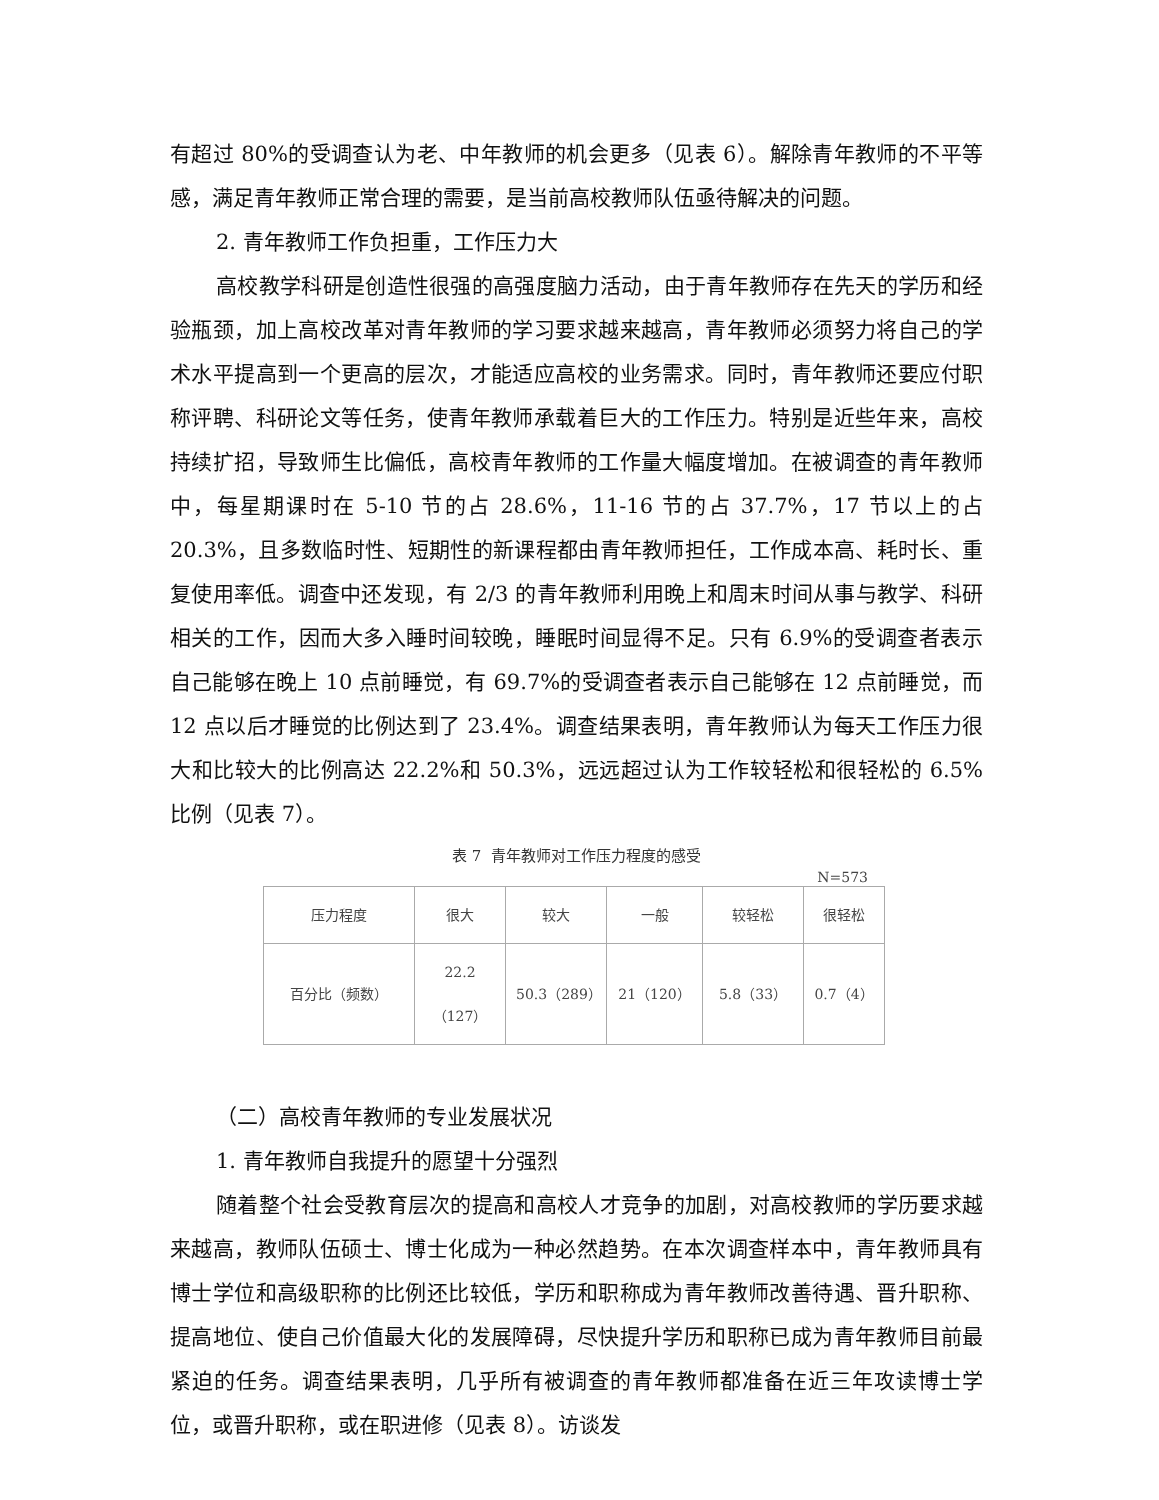有超过 80%的受调查认为老、中年教师的机会更多（见表 6）。解除青年教师的不平等感，满足青年教师正常合理的需要，是当前高校教师队伍亟待解决的问题。
2. 青年教师工作负担重，工作压力大
高校教学科研是创造性很强的高强度脑力活动，由于青年教师存在先天的学历和经验瓶颈，加上高校改革对青年教师的学习要求越来越高，青年教师必须努力将自己的学术水平提高到一个更高的层次，才能适应高校的业务需求。同时，青年教师还要应付职称评聘、科研论文等任务，使青年教师承载着巨大的工作压力。特别是近些年来，高校持续扩招，导致师生比偏低，高校青年教师的工作量大幅度增加。在被调查的青年教师中，每星期课时在 5-10 节的占 28.6%，11-16 节的占 37.7%，17 节以上的占 20.3%，且多数临时性、短期性的新课程都由青年教师担任，工作成本高、耗时长、重复使用率低。调查中还发现，有 2/3 的青年教师利用晚上和周末时间从事与教学、科研相关的工作，因而大多入睡时间较晚，睡眠时间显得不足。只有 6.9%的受调查者表示自己能够在晚上 10 点前睡觉，有 69.7%的受调查者表示自己能够在 12 点前睡觉，而 12 点以后才睡觉的比例达到了 23.4%。调查结果表明，青年教师认为每天工作压力很大和比较大的比例高达 22.2%和 50.3%，远远超过认为工作较轻松和很轻松的 6.5%比例（见表 7）。
表 7 青年教师对工作压力程度的感受
N=573
| 压力程度 | 很大 | 较大 | 一般 | 较轻松 | 很轻松 |
| 百分比（频数） | 22.2（127） | 50.3（289） | 21（120） | 5.8（33） | 0.7（4） |
（二）高校青年教师的专业发展状况
1. 青年教师自我提升的愿望十分强烈
随着整个社会受教育层次的提高和高校人才竞争的加剧，对高校教师的学历要求越来越高，教师队伍硕士、博士化成为一种必然趋势。在本次调查样本中，青年教师具有博士学位和高级职称的比例还比较低，学历和职称成为青年教师改善待遇、晋升职称、提高地位、使自己价值最大化的发展障碍，尽快提升学历和职称已成为青年教师目前最紧迫的任务。调查结果表明，几乎所有被调查的青年教师都准备在近三年攻读博士学位，或晋升职称，或在职进修（见表 8）。访谈发